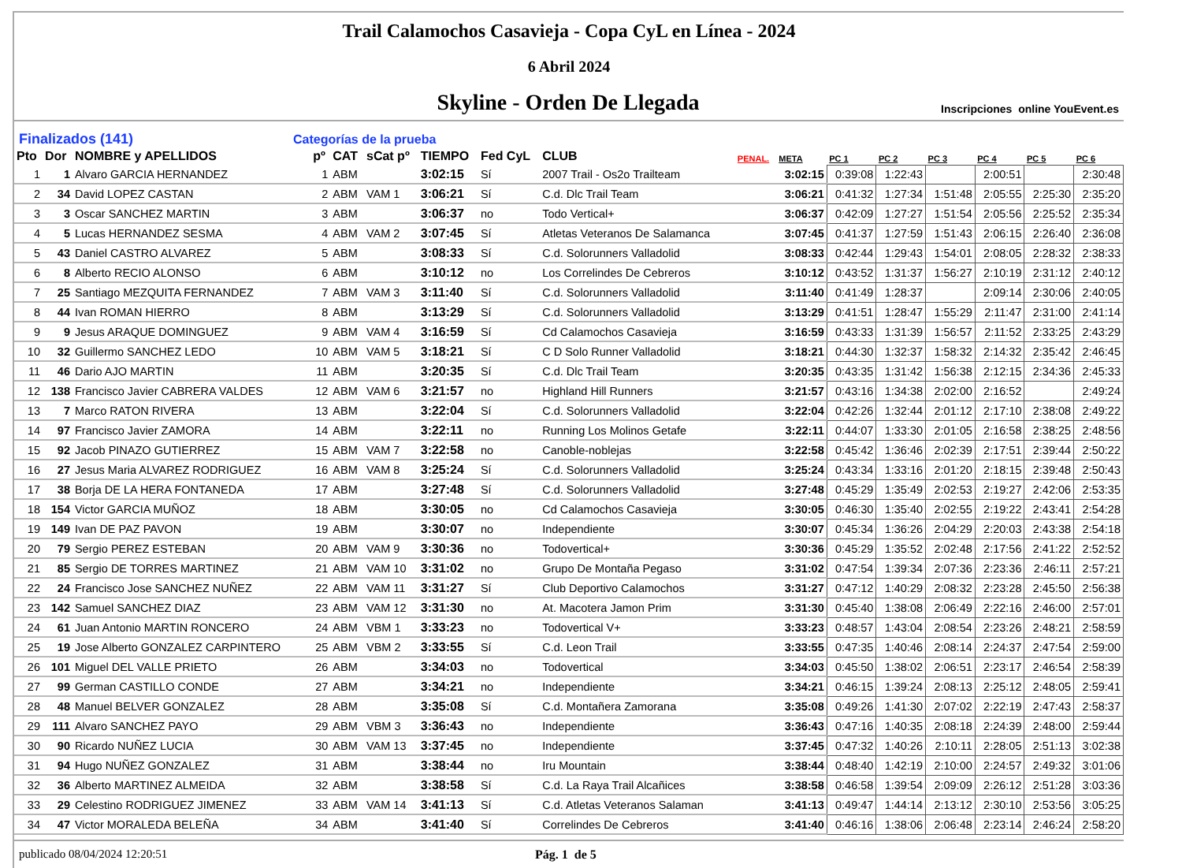Trail Calamochos Casavieja - Copa CyL en Línea - 2024
6 Abril 2024
Skyline - Orden De Llegada
Inscripciones online YouEvent.es
Finalizados (141) Categorías de la prueba
| Pto | Dor | NOMBRE y APELLIDOS | pº | CAT | sCat pº | TIEMPO | Fed CyL | CLUB | PENAL. | META | PC 1 | PC 2 | PC 3 | PC 4 | PC 5 | PC 6 |
| --- | --- | --- | --- | --- | --- | --- | --- | --- | --- | --- | --- | --- | --- | --- | --- | --- |
| 1 | 1 | Alvaro GARCIA HERNANDEZ | 1 | ABM | | 3:02:15 | Sí | 2007 Trail - Os2o Trailteam | | 3:02:15 | 0:39:08 | 1:22:43 | | 2:00:51 | | 2:30:48 |
| 2 | 34 | David LOPEZ CASTAN | 2 | ABM | VAM 1 | 3:06:21 | Sí | C.d. Dlc Trail Team | | 3:06:21 | 0:41:32 | 1:27:34 | 1:51:48 | 2:05:55 | 2:25:30 | 2:35:20 |
| 3 | 3 | Oscar SANCHEZ MARTIN | 3 | ABM | | 3:06:37 | no | Todo Vertical+ | | 3:06:37 | 0:42:09 | 1:27:27 | 1:51:54 | 2:05:56 | 2:25:52 | 2:35:34 |
| 4 | 5 | Lucas HERNANDEZ SESMA | 4 | ABM | VAM 2 | 3:07:45 | Sí | Atletas Veteranos De Salamanca | | 3:07:45 | 0:41:37 | 1:27:59 | 1:51:43 | 2:06:15 | 2:26:40 | 2:36:08 |
| 5 | 43 | Daniel CASTRO ALVAREZ | 5 | ABM | | 3:08:33 | Sí | C.d. Solorunners Valladolid | | 3:08:33 | 0:42:44 | 1:29:43 | 1:54:01 | 2:08:05 | 2:28:32 | 2:38:33 |
| 6 | 8 | Alberto RECIO ALONSO | 6 | ABM | | 3:10:12 | no | Los Correlindes De Cebreros | | 3:10:12 | 0:43:52 | 1:31:37 | 1:56:27 | 2:10:19 | 2:31:12 | 2:40:12 |
| 7 | 25 | Santiago MEZQUITA FERNANDEZ | 7 | ABM | VAM 3 | 3:11:40 | Sí | C.d. Solorunners Valladolid | | 3:11:40 | 0:41:49 | 1:28:37 | | 2:09:14 | 2:30:06 | 2:40:05 |
| 8 | 44 | Ivan ROMAN HIERRO | 8 | ABM | | 3:13:29 | Sí | C.d. Solorunners Valladolid | | 3:13:29 | 0:41:51 | 1:28:47 | 1:55:29 | 2:11:47 | 2:31:00 | 2:41:14 |
| 9 | 9 | Jesus ARAQUE DOMINGUEZ | 9 | ABM | VAM 4 | 3:16:59 | Sí | Cd Calamochos Casavieja | | 3:16:59 | 0:43:33 | 1:31:39 | 1:56:57 | 2:11:52 | 2:33:25 | 2:43:29 |
| 10 | 32 | Guillermo SANCHEZ LEDO | 10 | ABM | VAM 5 | 3:18:21 | Sí | C D Solo Runner Valladolid | | 3:18:21 | 0:44:30 | 1:32:37 | 1:58:32 | 2:14:32 | 2:35:42 | 2:46:45 |
| 11 | 46 | Dario AJO MARTIN | 11 | ABM | | 3:20:35 | Sí | C.d. Dlc Trail Team | | 3:20:35 | 0:43:35 | 1:31:42 | 1:56:38 | 2:12:15 | 2:34:36 | 2:45:33 |
| 12 | 138 | Francisco Javier CABRERA VALDES | 12 | ABM | VAM 6 | 3:21:57 | no | Highland Hill Runners | | 3:21:57 | 0:43:16 | 1:34:38 | 2:02:00 | 2:16:52 | | 2:49:24 |
| 13 | 7 | Marco RATON RIVERA | 13 | ABM | | 3:22:04 | Sí | C.d. Solorunners Valladolid | | 3:22:04 | 0:42:26 | 1:32:44 | 2:01:12 | 2:17:10 | 2:38:08 | 2:49:22 |
| 14 | 97 | Francisco Javier ZAMORA | 14 | ABM | | 3:22:11 | no | Running Los Molinos Getafe | | 3:22:11 | 0:44:07 | 1:33:30 | 2:01:05 | 2:16:58 | 2:38:25 | 2:48:56 |
| 15 | 92 | Jacob PINAZO GUTIERREZ | 15 | ABM | VAM 7 | 3:22:58 | no | Canoble-noblejas | | 3:22:58 | 0:45:42 | 1:36:46 | 2:02:39 | 2:17:51 | 2:39:44 | 2:50:22 |
| 16 | 27 | Jesus Maria ALVAREZ RODRIGUEZ | 16 | ABM | VAM 8 | 3:25:24 | Sí | C.d. Solorunners Valladolid | | 3:25:24 | 0:43:34 | 1:33:16 | 2:01:20 | 2:18:15 | 2:39:48 | 2:50:43 |
| 17 | 38 | Borja DE LA HERA FONTANEDA | 17 | ABM | | 3:27:48 | Sí | C.d. Solorunners Valladolid | | 3:27:48 | 0:45:29 | 1:35:49 | 2:02:53 | 2:19:27 | 2:42:06 | 2:53:35 |
| 18 | 154 | Victor GARCIA MUÑOZ | 18 | ABM | | 3:30:05 | no | Cd Calamochos Casavieja | | 3:30:05 | 0:46:30 | 1:35:40 | 2:02:55 | 2:19:22 | 2:43:41 | 2:54:28 |
| 19 | 149 | Ivan DE PAZ PAVON | 19 | ABM | | 3:30:07 | no | Independiente | | 3:30:07 | 0:45:34 | 1:36:26 | 2:04:29 | 2:20:03 | 2:43:38 | 2:54:18 |
| 20 | 79 | Sergio PEREZ ESTEBAN | 20 | ABM | VAM 9 | 3:30:36 | no | Todovertical+ | | 3:30:36 | 0:45:29 | 1:35:52 | 2:02:48 | 2:17:56 | 2:41:22 | 2:52:52 |
| 21 | 85 | Sergio DE TORRES MARTINEZ | 21 | ABM | VAM 10 | 3:31:02 | no | Grupo De Montaña Pegaso | | 3:31:02 | 0:47:54 | 1:39:34 | 2:07:36 | 2:23:36 | 2:46:11 | 2:57:21 |
| 22 | 24 | Francisco Jose SANCHEZ NUÑEZ | 22 | ABM | VAM 11 | 3:31:27 | Sí | Club Deportivo Calamochos | | 3:31:27 | 0:47:12 | 1:40:29 | 2:08:32 | 2:23:28 | 2:45:50 | 2:56:38 |
| 23 | 142 | Samuel SANCHEZ DIAZ | 23 | ABM | VAM 12 | 3:31:30 | no | At. Macotera Jamon Prim | | 3:31:30 | 0:45:40 | 1:38:08 | 2:06:49 | 2:22:16 | 2:46:00 | 2:57:01 |
| 24 | 61 | Juan Antonio MARTIN RONCERO | 24 | ABM | VBM 1 | 3:33:23 | no | Todovertical V+ | | 3:33:23 | 0:48:57 | 1:43:04 | 2:08:54 | 2:23:26 | 2:48:21 | 2:58:59 |
| 25 | 19 | Jose Alberto GONZALEZ CARPINTERO | 25 | ABM | VBM 2 | 3:33:55 | Sí | C.d. Leon Trail | | 3:33:55 | 0:47:35 | 1:40:46 | 2:08:14 | 2:24:37 | 2:47:54 | 2:59:00 |
| 26 | 101 | Miguel DEL VALLE PRIETO | 26 | ABM | | 3:34:03 | no | Todovertical | | 3:34:03 | 0:45:50 | 1:38:02 | 2:06:51 | 2:23:17 | 2:46:54 | 2:58:39 |
| 27 | 99 | German CASTILLO CONDE | 27 | ABM | | 3:34:21 | no | Independiente | | 3:34:21 | 0:46:15 | 1:39:24 | 2:08:13 | 2:25:12 | 2:48:05 | 2:59:41 |
| 28 | 48 | Manuel BELVER GONZALEZ | 28 | ABM | | 3:35:08 | Sí | C.d. Montañera Zamorana | | 3:35:08 | 0:49:26 | 1:41:30 | 2:07:02 | 2:22:19 | 2:47:43 | 2:58:37 |
| 29 | 111 | Alvaro SANCHEZ PAYO | 29 | ABM | VBM 3 | 3:36:43 | no | Independiente | | 3:36:43 | 0:47:16 | 1:40:35 | 2:08:18 | 2:24:39 | 2:48:00 | 2:59:44 |
| 30 | 90 | Ricardo NUÑEZ LUCIA | 30 | ABM | VAM 13 | 3:37:45 | no | Independiente | | 3:37:45 | 0:47:32 | 1:40:26 | 2:10:11 | 2:28:05 | 2:51:13 | 3:02:38 |
| 31 | 94 | Hugo NUÑEZ GONZALEZ | 31 | ABM | | 3:38:44 | no | Iru Mountain | | 3:38:44 | 0:48:40 | 1:42:19 | 2:10:00 | 2:24:57 | 2:49:32 | 3:01:06 |
| 32 | 36 | Alberto MARTINEZ ALMEIDA | 32 | ABM | | 3:38:58 | Sí | C.d. La Raya Trail Alcañices | | 3:38:58 | 0:46:58 | 1:39:54 | 2:09:09 | 2:26:12 | 2:51:28 | 3:03:36 |
| 33 | 29 | Celestino RODRIGUEZ JIMENEZ | 33 | ABM | VAM 14 | 3:41:13 | Sí | C.d. Atletas Veteranos Salaman | | 3:41:13 | 0:49:47 | 1:44:14 | 2:13:12 | 2:30:10 | 2:53:56 | 3:05:25 |
| 34 | 47 | Victor MORALEDA BELEÑA | 34 | ABM | | 3:41:40 | Sí | Correlindes De Cebreros | | 3:41:40 | 0:46:16 | 1:38:06 | 2:06:48 | 2:23:14 | 2:46:24 | 2:58:20 |
publicado 08/04/2024 12:20:51 Pág. 1 de 5